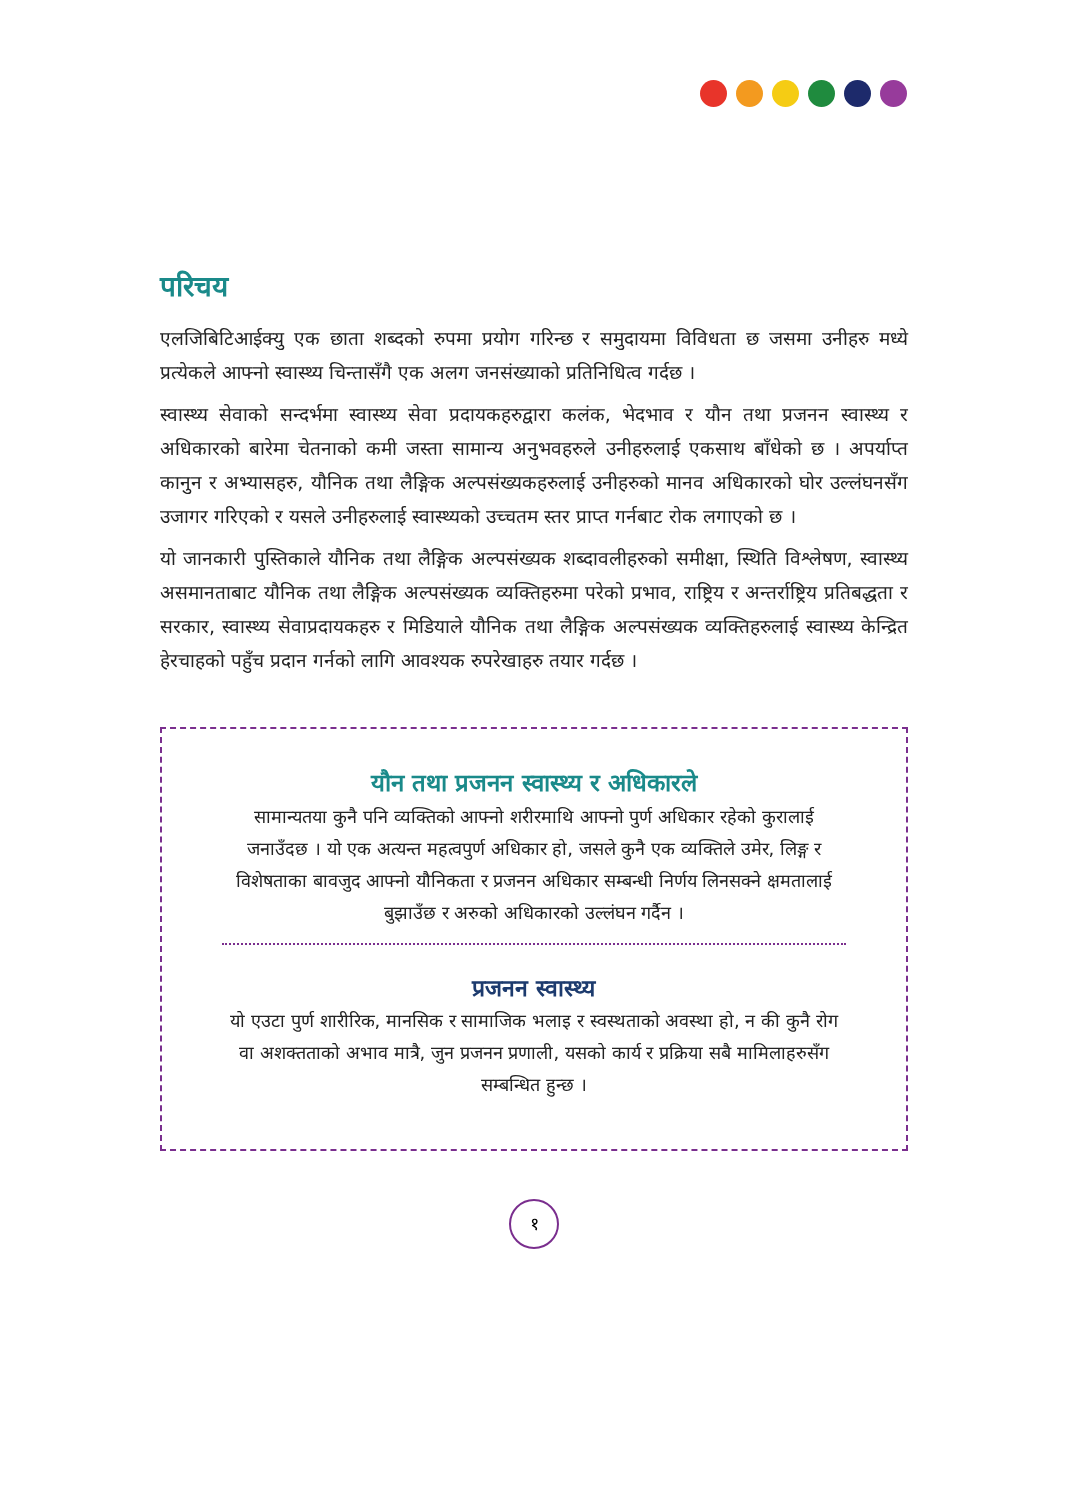परिचय
एलजिबिटिआईक्यु एक छाता शब्दको रुपमा प्रयोग गरिन्छ र समुदायमा विविधता छ जसमा उनीहरु मध्ये प्रत्येकले आफ्नो स्वास्थ्य चिन्तासँगै एक अलग जनसंख्याको प्रतिनिधित्व गर्दछ ।
स्वास्थ्य सेवाको सन्दर्भमा स्वास्थ्य सेवा प्रदायकहरुद्वारा कलंक, भेदभाव र यौन तथा प्रजनन स्वास्थ्य र अधिकारको बारेमा चेतनाको कमी जस्ता सामान्य अनुभवहरुले उनीहरुलाई एकसाथ बाँधेको छ । अपर्याप्त कानुन र अभ्यासहरु, यौनिक तथा लैङ्गिक अल्पसंख्यकहरुलाई उनीहरुको मानव अधिकारको घोर उल्लंघनसँग उजागर गरिएको र यसले उनीहरुलाई स्वास्थ्यको उच्चतम स्तर प्राप्त गर्नबाट रोक लगाएको छ ।
यो जानकारी पुस्तिकाले यौनिक तथा लैङ्गिक अल्पसंख्यक शब्दावलीहरुको समीक्षा, स्थिति विश्लेषण, स्वास्थ्य असमानताबाट यौनिक तथा लैङ्गिक अल्पसंख्यक व्यक्तिहरुमा परेको प्रभाव, राष्ट्रिय र अन्तर्राष्ट्रिय प्रतिबद्धता र सरकार, स्वास्थ्य सेवाप्रदायकहरु र मिडियाले यौनिक तथा लैङ्गिक अल्पसंख्यक व्यक्तिहरुलाई स्वास्थ्य केन्द्रित हेरचाहको पहुँच प्रदान गर्नको लागि आवश्यक रुपरेखाहरु तयार गर्दछ ।
यौन तथा प्रजनन स्वास्थ्य र अधिकारले
सामान्यतया कुनै पनि व्यक्तिको आफ्नो शरीरमाथि आफ्नो पुर्ण अधिकार रहेको कुरालाई जनाउँदछ । यो एक अत्यन्त महत्वपुर्ण अधिकार हो, जसले कुनै एक व्यक्तिले उमेर, लिङ्ग र विशेषताका बावजुद आफ्नो यौनिकता र प्रजनन अधिकार सम्बन्धी निर्णय लिनसक्ने क्षमतालाई बुझाउँछ र अरुको अधिकारको उल्लंघन गर्दैन ।
प्रजनन स्वास्थ्य
यो एउटा पुर्ण शारीरिक, मानसिक र सामाजिक भलाइ र स्वस्थताको अवस्था हो, न की कुनै रोग वा अशक्तताको अभाव मात्रै, जुन प्रजनन प्रणाली, यसको कार्य र प्रक्रिया सबै मामिलाहरुसँग सम्बन्धित हुन्छ ।
१